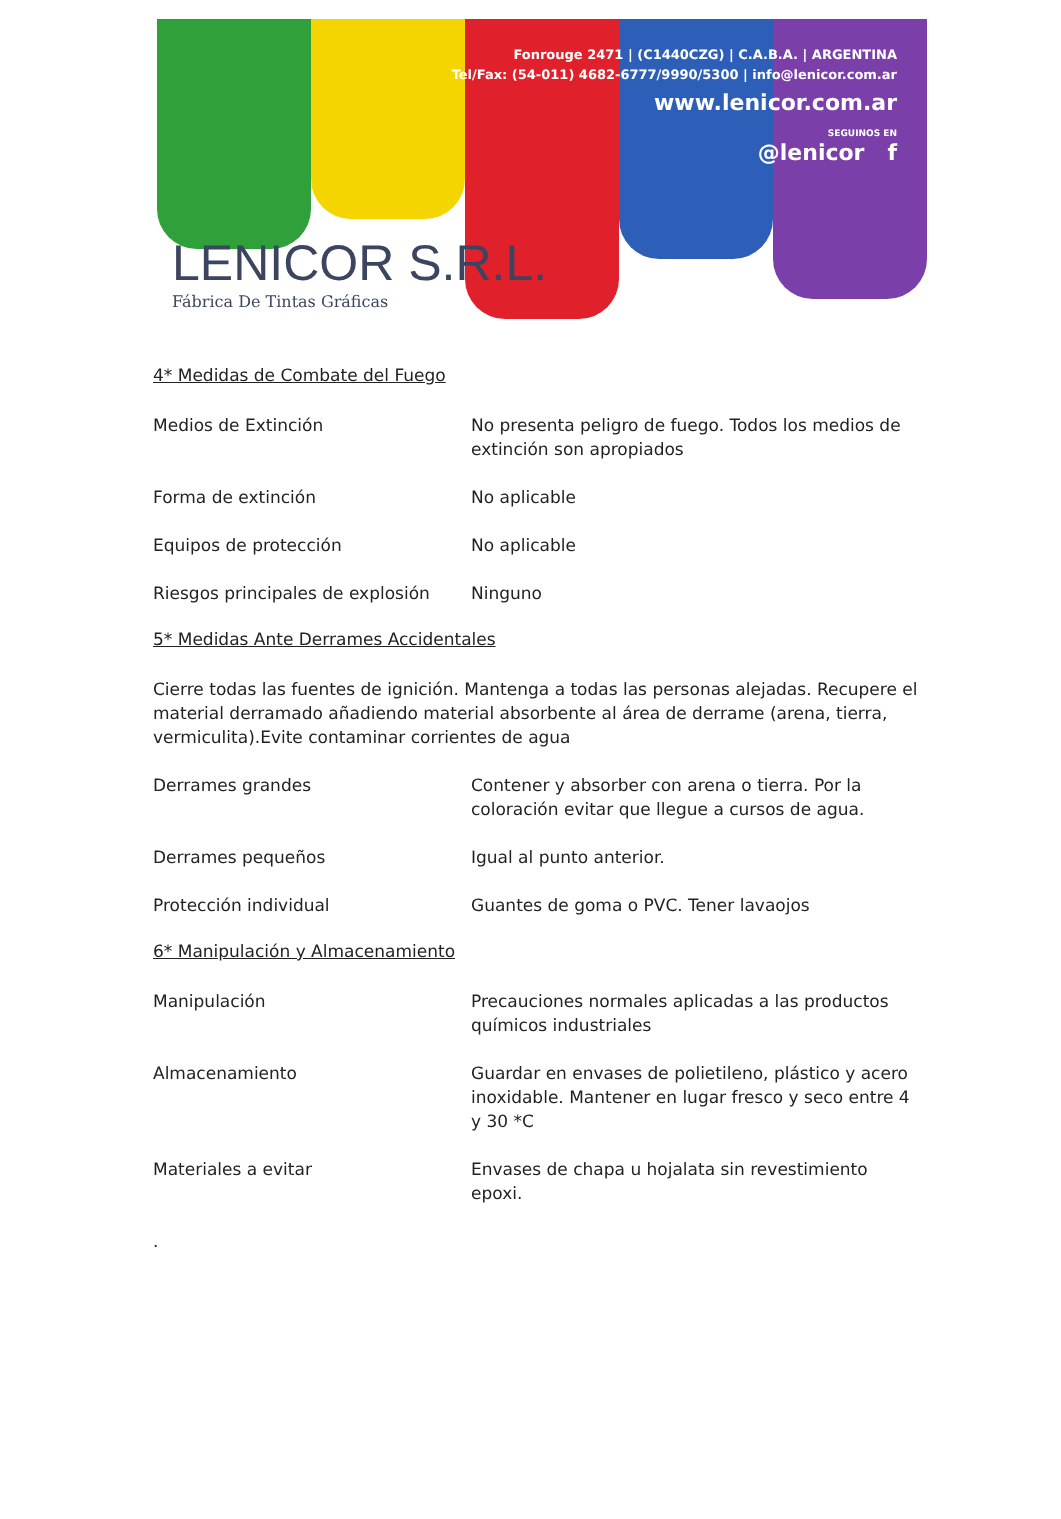Fonrouge 2471 | (C1440CZG) | C.A.B.A. | ARGENTINA
Tel/Fax: (54-011) 4682-6777/9990/5300 | info@lenicor.com.ar
www.lenicor.com.ar
SEGUINOS EN
@lenicor f
LENICOR S.R.L.
Fábrica De Tintas Gráficas
4* Medidas de Combate del Fuego
Medios de Extinción No presenta peligro de fuego. Todos los medios de extinción son apropiados
Forma de extinción No aplicable
Equipos de protección No aplicable
Riesgos principales de explosión
Ninguno
5* Medidas Ante Derrames Accidentales
Cierre todas las fuentes de ignición. Mantenga a todas las personas alejadas. Recupere el material derramado añadiendo material absorbente al área de derrame (arena, tierra, vermiculita).Evite contaminar corrientes de agua
Derrames grandes Contener y absorber con arena o tierra. Por la coloración evitar que llegue a cursos de agua.
Derrames pequeños Igual al punto anterior.
Protección individual Guantes de goma o PVC. Tener lavaojos
6* Manipulación y Almacenamiento
Manipulación Precauciones normales aplicadas a las productos químicos industriales
Almacenamiento Guardar en envases de polietileno, plástico y acero inoxidable. Mantener en lugar fresco y seco entre 4 y 30 *C
Materiales a evitar Envases de chapa u hojalata sin revestimiento epoxi.
.